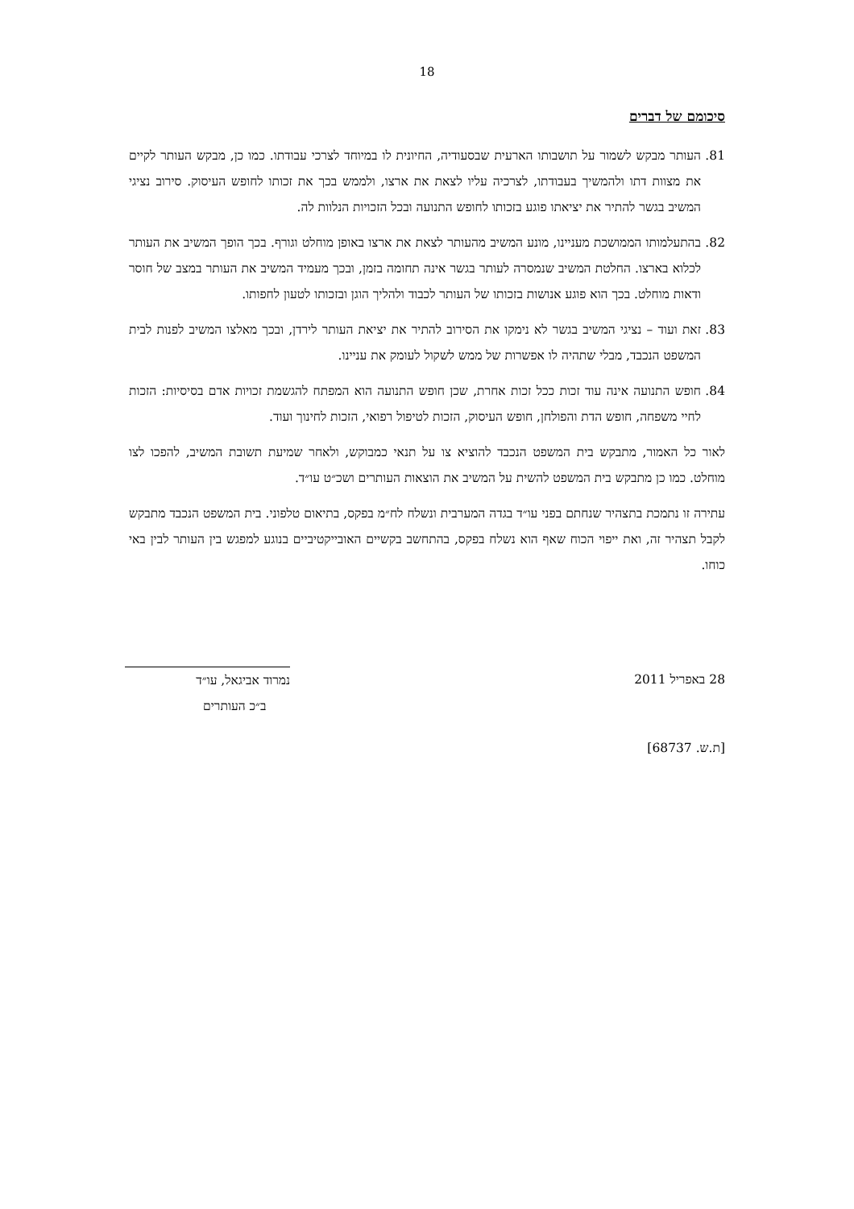18
סיכומם של דברים
81. העותר מבקש לשמור על תושבותו הארעית שבסעודיה, החיונית לו במיוחד לצרכי עבודתו. כמו כן, מבקש העותר לקיים את מצוות דתו ולהמשיך בעבודתו, לצרכיה עליו לצאת את ארצו, ולממש בכך את זכותו לחופש העיסוק. סירוב נציגי המשיב בגשר להתיר את יציאתו פוגע בזכותו לחופש התנועה ובכל הזכויות הנלוות לה.
82. בהתעלמותו הממושכת מעניינו, מונע המשיב מהעותר לצאת את ארצו באופן מוחלט וגורף. בכך הופך המשיב את העותר לכלוא בארצו. החלטת המשיב שנמסרה לעותר בגשר אינה תחומה בזמן, ובכך מעמיד המשיב את העותר במצב של חוסר ודאות מוחלט. בכך הוא פוגע אנושות בזכותו של העותר לכבוד ולהליך הוגן ובזכותו לטעון לחפותו.
83. זאת ועוד – נציגי המשיב בגשר לא נימקו את הסירוב להתיר את יציאת העותר לירדן, ובכך מאלצו המשיב לפנות לבית המשפט הנכבד, מבלי שתהיה לו אפשרות של ממש לשקול לעומק את עניינו.
84. חופש התנועה אינה עוד זכות ככל זכות אחרת, שכן חופש התנועה הוא המפתח להגשמת זכויות אדם בסיסיות: הזכות לחיי משפחה, חופש הדת והפולחן, חופש העיסוק, הזכות לטיפול רפואי, הזכות לחינוך ועוד.
לאור כל האמור, מתבקש בית המשפט הנכבד להוציא צו על תנאי כמבוקש, ולאחר שמיעת תשובת המשיב, להפכו לצו מוחלט. כמו כן מתבקש בית המשפט להשית על המשיב את הוצאות העותרים ושכ״ט עו״ד.
עתירה זו נתמכת בתצהיר שנחתם בפני עו״ד בגדה המערבית ונשלח לח״מ בפקס, בתיאום טלפוני. בית המשפט הנכבד מתבקש לקבל תצהיר זה, ואת ייפוי הכוח שאף הוא נשלח בפקס, בהתחשב בקשיים האובייקטיביים בנוגע למפגש בין העותר לבין באי כוחו.
28 באפריל 2011 נמרוד אביגאל, עו״ד
ב״כ העותרים
[ת.ש. 68737]